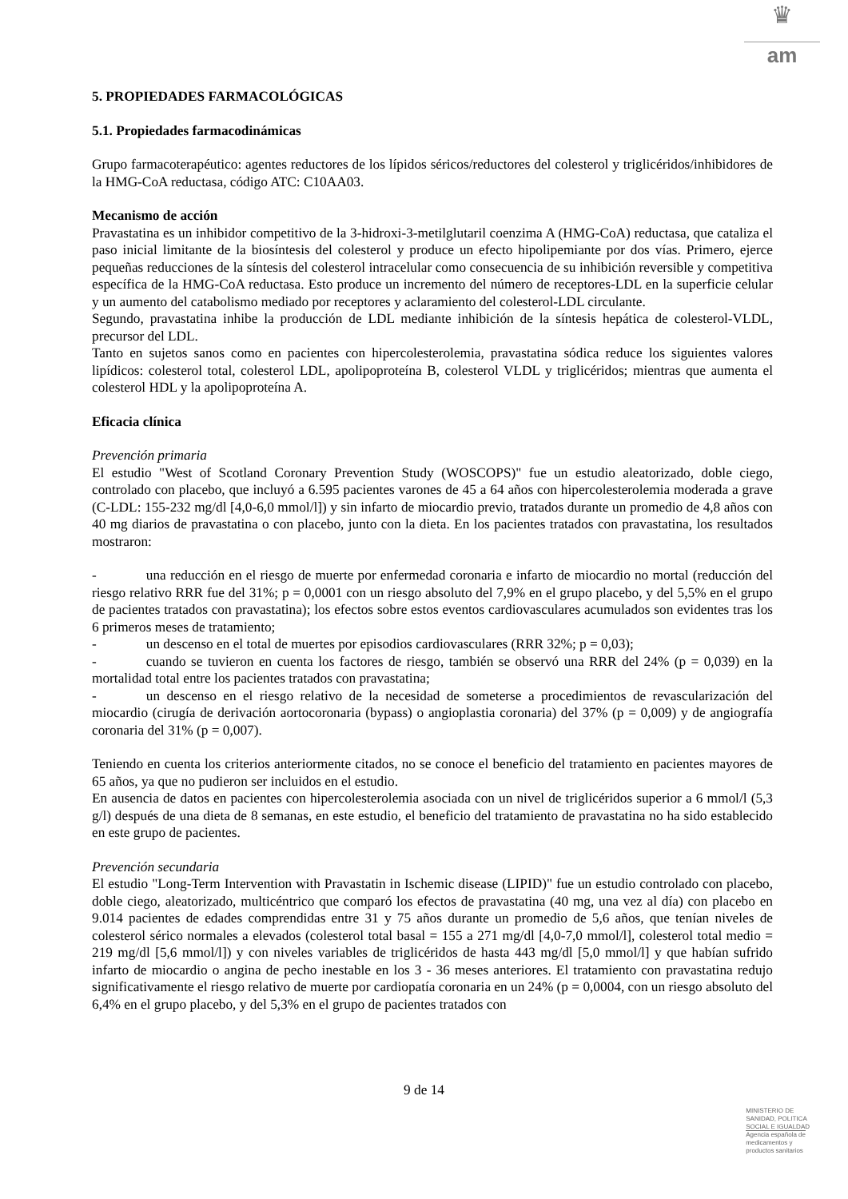♛
am
5. PROPIEDADES FARMACOLÓGICAS
5.1. Propiedades farmacodinámicas
Grupo farmacoterapéutico: agentes reductores de los lípidos séricos/reductores del colesterol y triglicéridos/inhibidores de la HMG-CoA reductasa, código ATC: C10AA03.
Mecanismo de acción
Pravastatina es un inhibidor competitivo de la 3-hidroxi-3-metilglutaril coenzima A (HMG-CoA) reductasa, que cataliza el paso inicial limitante de la biosíntesis del colesterol y produce un efecto hipolipemiante por dos vías. Primero, ejerce pequeñas reducciones de la síntesis del colesterol intracelular como consecuencia de su inhibición reversible y competitiva específica de la HMG-CoA reductasa. Esto produce un incremento del número de receptores-LDL en la superficie celular y un aumento del catabolismo mediado por receptores y aclaramiento del colesterol-LDL circulante.
Segundo, pravastatina inhibe la producción de LDL mediante inhibición de la síntesis hepática de colesterol-VLDL, precursor del LDL.
Tanto en sujetos sanos como en pacientes con hipercolesterolemia, pravastatina sódica reduce los siguientes valores lipídicos: colesterol total, colesterol LDL, apolipoproteína B, colesterol VLDL y triglicéridos; mientras que aumenta el colesterol HDL y la apolipoproteína A.
Eficacia clínica
Prevención primaria
El estudio "West of Scotland Coronary Prevention Study (WOSCOPS)" fue un estudio aleatorizado, doble ciego, controlado con placebo, que incluyó a 6.595 pacientes varones de 45 a 64 años con hipercolesterolemia moderada a grave (C-LDL: 155-232 mg/dl [4,0-6,0 mmol/l]) y sin infarto de miocardio previo, tratados durante un promedio de 4,8 años con 40 mg diarios de pravastatina o con placebo, junto con la dieta. En los pacientes tratados con pravastatina, los resultados mostraron:
- una reducción en el riesgo de muerte por enfermedad coronaria e infarto de miocardio no mortal (reducción del riesgo relativo RRR fue del 31%; p = 0,0001 con un riesgo absoluto del 7,9% en el grupo placebo, y del 5,5% en el grupo de pacientes tratados con pravastatina); los efectos sobre estos eventos cardiovasculares acumulados son evidentes tras los 6 primeros meses de tratamiento;
- un descenso en el total de muertes por episodios cardiovasculares (RRR 32%; p = 0,03);
- cuando se tuvieron en cuenta los factores de riesgo, también se observó una RRR del 24% (p = 0,039) en la mortalidad total entre los pacientes tratados con pravastatina;
- un descenso en el riesgo relativo de la necesidad de someterse a procedimientos de revascularización del miocardio (cirugía de derivación aortocoronaria (bypass) o angioplastia coronaria) del 37% (p = 0,009) y de angiografía coronaria del 31% (p = 0,007).
Teniendo en cuenta los criterios anteriormente citados, no se conoce el beneficio del tratamiento en pacientes mayores de 65 años, ya que no pudieron ser incluidos en el estudio.
En ausencia de datos en pacientes con hipercolesterolemia asociada con un nivel de triglicéridos superior a 6 mmol/l (5,3 g/l) después de una dieta de 8 semanas, en este estudio, el beneficio del tratamiento de pravastatina no ha sido establecido en este grupo de pacientes.
Prevención secundaria
El estudio "Long-Term Intervention with Pravastatin in Ischemic disease (LIPID)" fue un estudio controlado con placebo, doble ciego, aleatorizado, multicéntrico que comparó los efectos de pravastatina (40 mg, una vez al día) con placebo en 9.014 pacientes de edades comprendidas entre 31 y 75 años durante un promedio de 5,6 años, que tenían niveles de colesterol sérico normales a elevados (colesterol total basal = 155 a 271 mg/dl [4,0-7,0 mmol/l], colesterol total medio = 219 mg/dl [5,6 mmol/l]) y con niveles variables de triglicéridos de hasta 443 mg/dl [5,0 mmol/l] y que habían sufrido infarto de miocardio o angina de pecho inestable en los 3 - 36 meses anteriores. El tratamiento con pravastatina redujo significativamente el riesgo relativo de muerte por cardiopatía coronaria en un 24% (p = 0,0004, con un riesgo absoluto del 6,4% en el grupo placebo, y del 5,3% en el grupo de pacientes tratados con
9 de 14
MINISTERIO DE
SANIDAD, POLITICA
SOCIAL E IGUALDAD
Agencia española de
medicamentos y
productos sanitarios